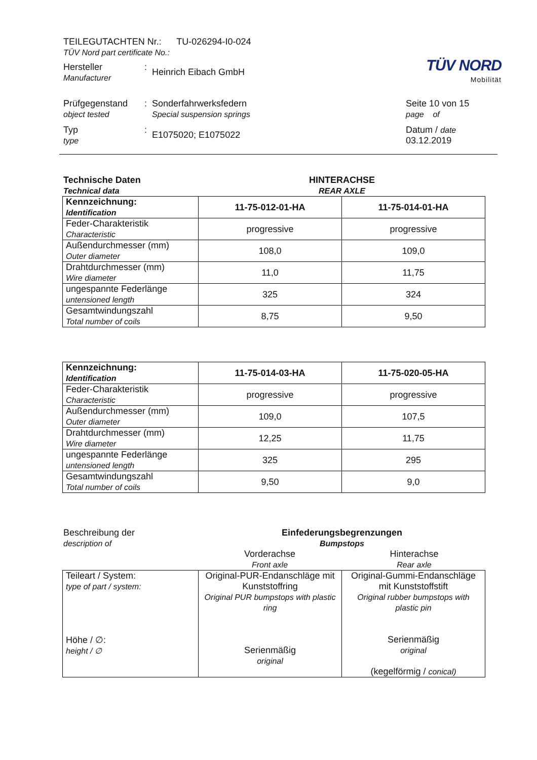TEILEGUTACHTEN Nr.: TU-026294-I0-024
TÜV Nord part certificate No.:
Hersteller
Manufacturer
:
Heinrich Eibach GmbH
TÜV NORD
Mobilität
Prüfgegenstand
object tested
: Sonderfahrwerksfedern
Special suspension springs
Typ
type
:
E1075020; E1075022
Seite 10 von 15
page of
Datum / date
03.12.2019
Technische Daten
Technical data
HINTERACHSE
REAR AXLE
| Kennzeichnung: Identification | 11-75-012-01-HA | 11-75-014-01-HA |
| Feder-Charakteristik Characteristic | progressive | progressive |
| Außendurchmesser (mm) Outer diameter | 108,0 | 109,0 |
| Drahtdurchmesser (mm) Wire diameter | 11,0 | 11,75 |
| ungespannte Federlänge untensioned length | 325 | 324 |
| Gesamtwindungszahl Total number of coils | 8,75 | 9,50 |
| Kennzeichnung: Identification | 11-75-014-03-HA | 11-75-020-05-HA |
| Feder-Charakteristik Characteristic | progressive | progressive |
| Außendurchmesser (mm) Outer diameter | 109,0 | 107,5 |
| Drahtdurchmesser (mm) Wire diameter | 12,25 | 11,75 |
| ungespannte Federlänge untensioned length | 325 | 295 |
| Gesamtwindungszahl Total number of coils | 9,50 | 9,0 |
Beschreibung der
description of
Einfederungsbegrenzungen
Bumpstops
Vorderachse
Front axle
Hinterachse
Rear axle
| Teileart / System: type of part / system: Höhe / ∅: height / ∅ | Original-PUR-Endanschläge mit Kunststoffring Original PUR bumpstops with plastic ring Serienmäßig original | Original-Gummi-Endanschläge mit Kunststoffstift Original rubber bumpstops with plastic pin Serienmäßig original (kegelförmig / conical) |